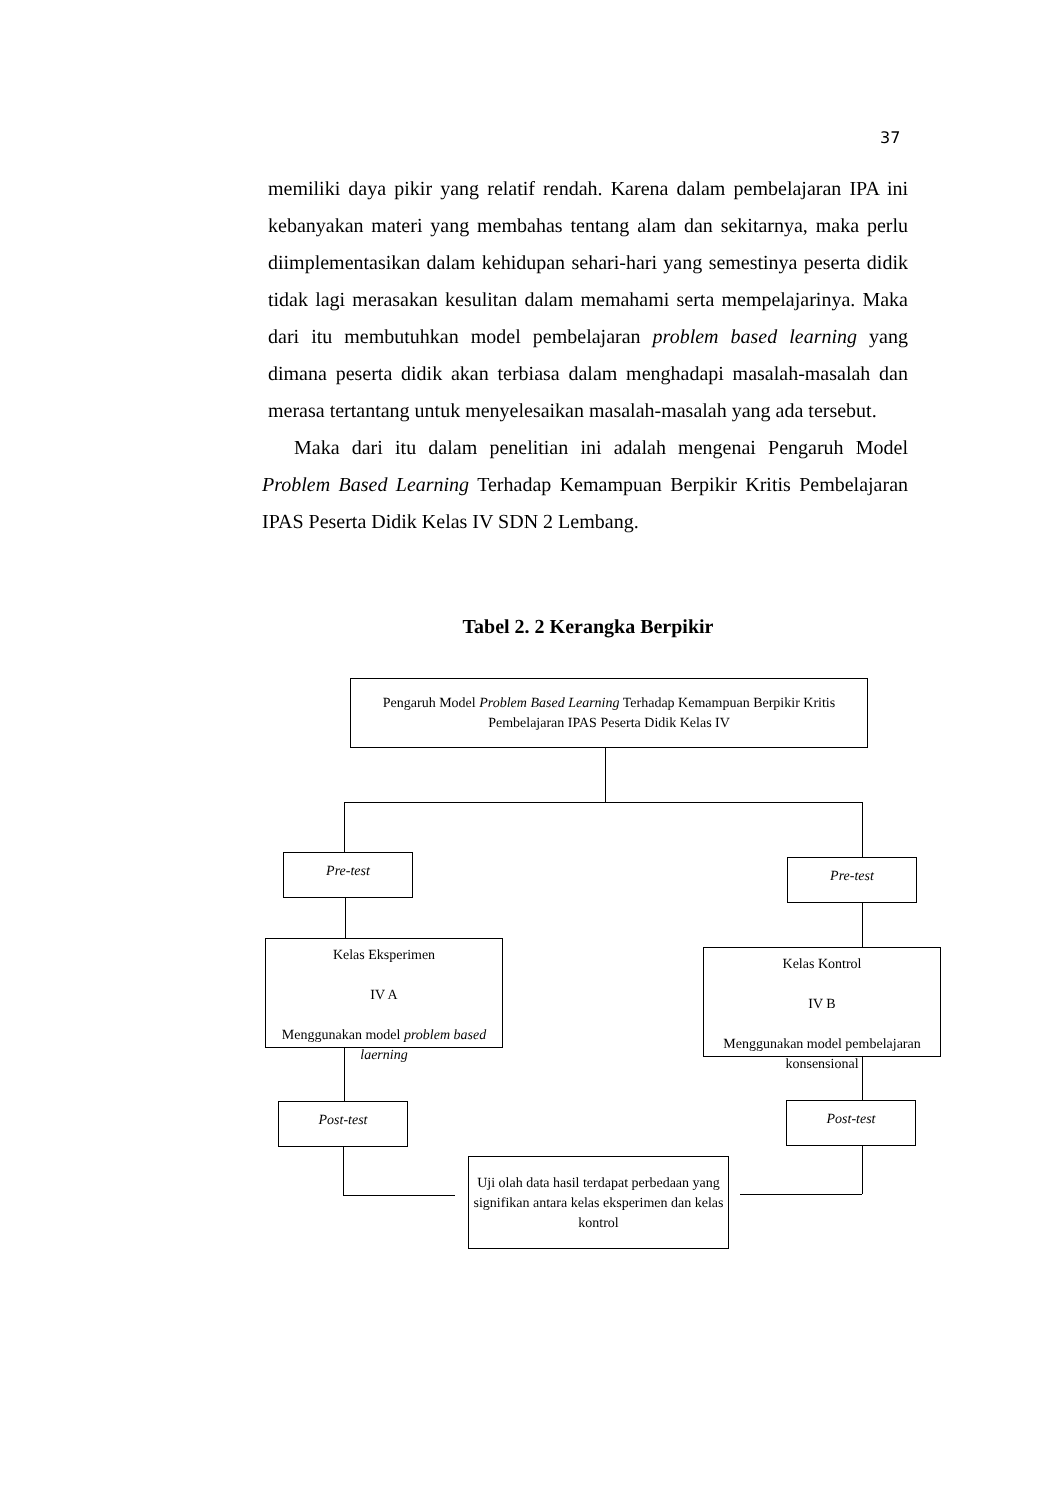37
memiliki daya pikir yang relatif rendah. Karena dalam pembelajaran IPA ini kebanyakan materi yang membahas tentang alam dan sekitarnya, maka perlu diimplementasikan dalam kehidupan sehari-hari yang semestinya peserta didik tidak lagi merasakan kesulitan dalam memahami serta mempelajarinya. Maka dari itu membutuhkan model pembelajaran problem based learning yang dimana peserta didik akan terbiasa dalam menghadapi masalah-masalah dan merasa tertantang untuk menyelesaikan masalah-masalah yang ada tersebut.
Maka dari itu dalam penelitian ini adalah mengenai Pengaruh Model Problem Based Learning Terhadap Kemampuan Berpikir Kritis Pembelajaran IPAS Peserta Didik Kelas IV SDN 2 Lembang.
Tabel 2. 2 Kerangka Berpikir
Pengaruh Model Problem Based Learning Terhadap Kemampuan Berpikir Kritis
Pembelajaran IPAS Peserta Didik Kelas IV
Pre-test Pre-test
Kelas Eksperimen
IV A
Menggunakan model problem based laerning
Kelas Kontrol
IV B
Menggunakan model pembelajaran konsensional
Post-test Post-test
Uji olah data hasil terdapat perbedaan yang signifikan antara kelas eksperimen dan kelas kontrol